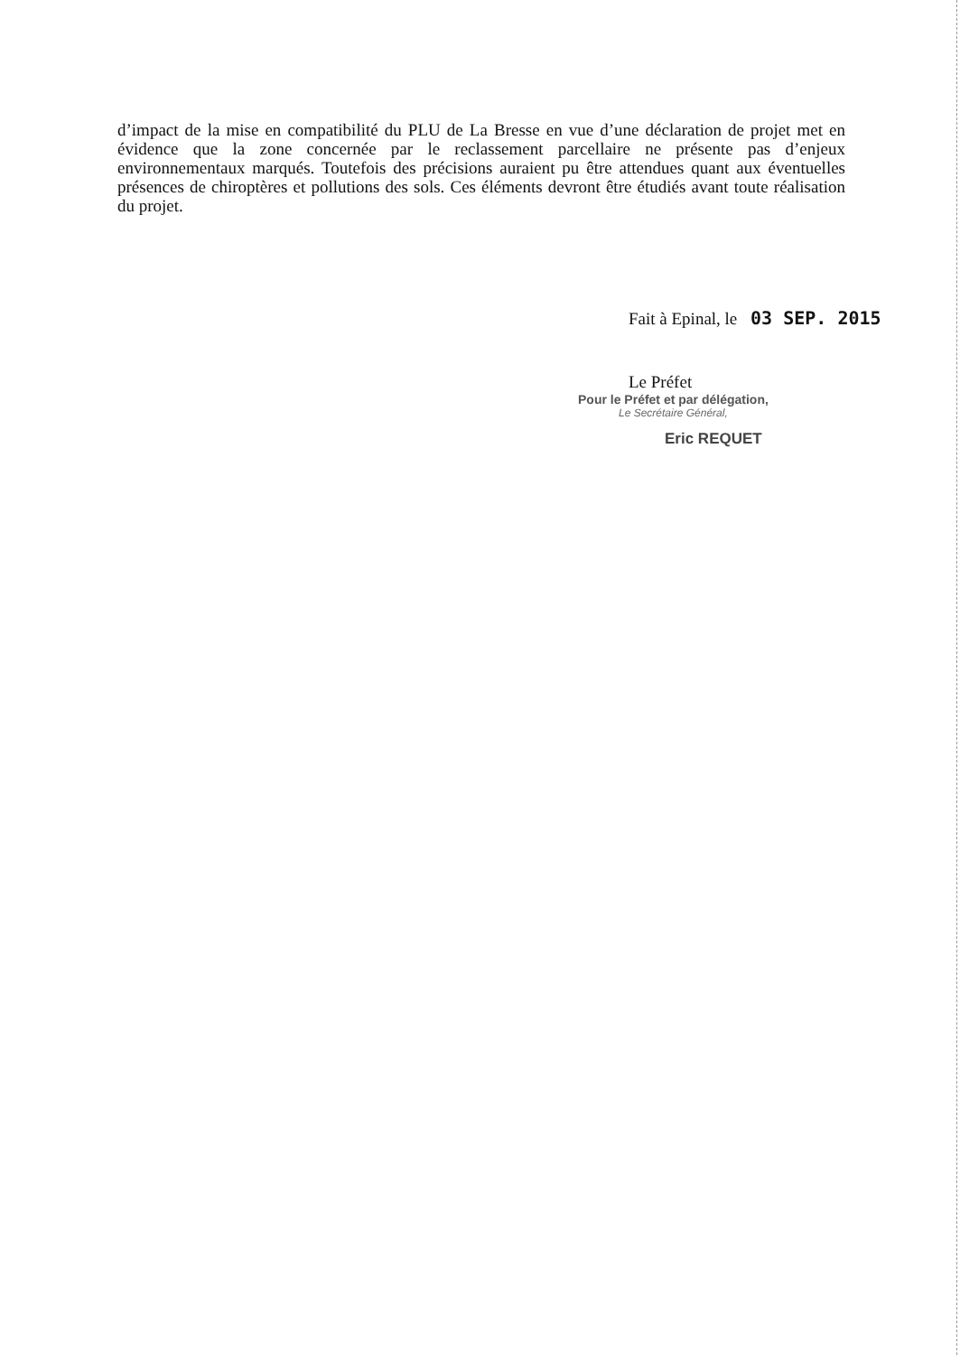d’impact de la mise en compatibilité du PLU de La Bresse en vue d’une déclaration de projet met en évidence que la zone concernée par le reclassement parcellaire ne présente pas d’enjeux environnementaux marqués. Toutefois des précisions auraient pu être attendues quant aux éventuelles présences de chiroptères et pollutions des sols. Ces éléments devront être étudiés avant toute réalisation du projet.
Fait à Epinal, le 03 SEP. 2015
Le Préfet
Pour le Préfet et par délégation,
Le Secrétaire Général,
Eric REQUET